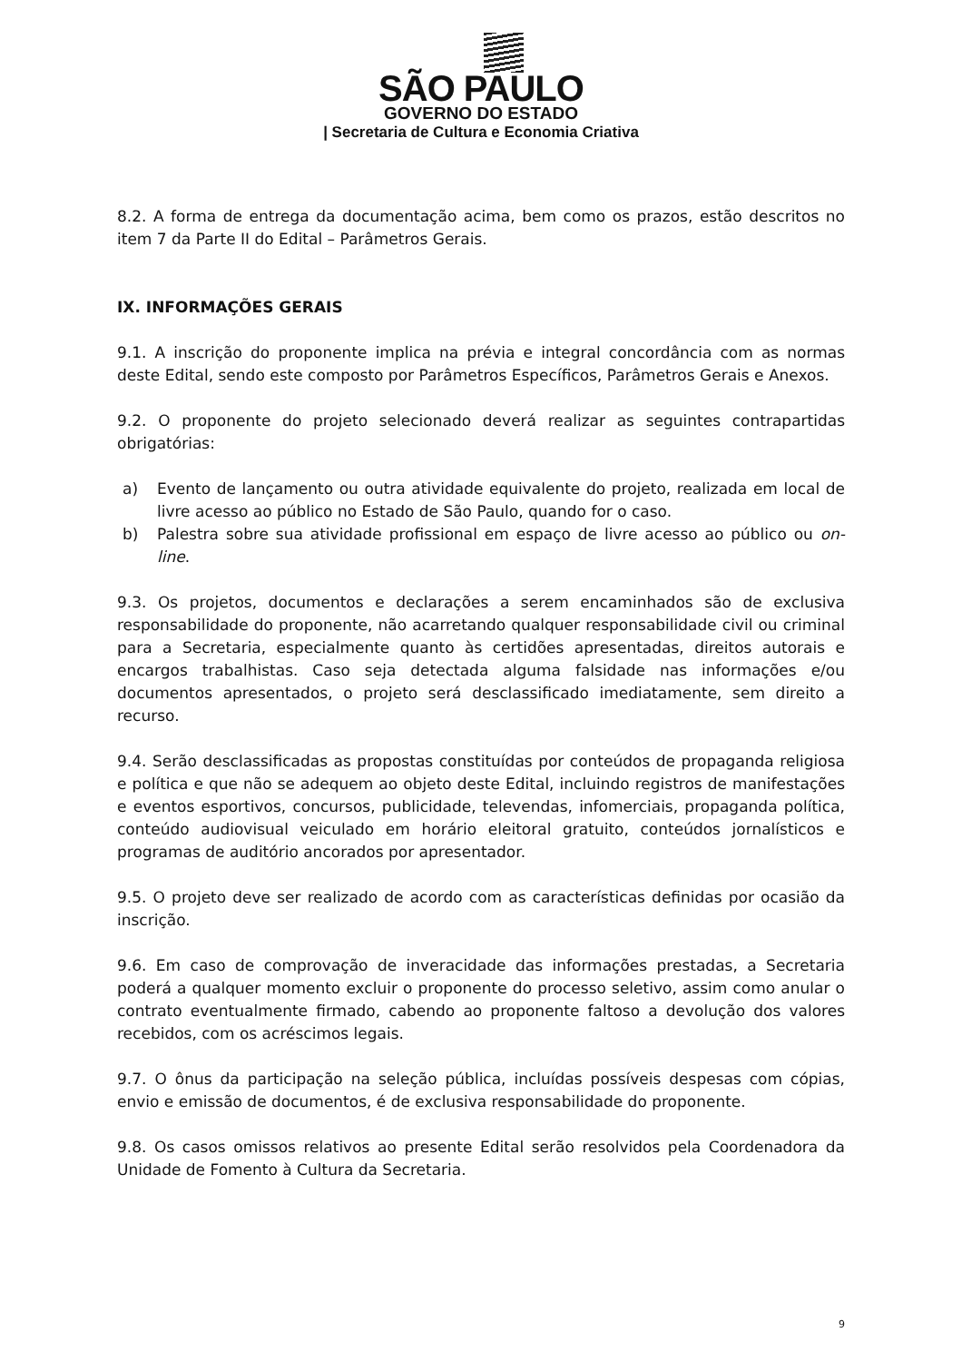SÃO PAULO
GOVERNO DO ESTADO
| Secretaria de Cultura e Economia Criativa
8.2. A forma de entrega da documentação acima, bem como os prazos, estão descritos no item 7 da Parte II do Edital – Parâmetros Gerais.
IX. INFORMAÇÕES GERAIS
9.1. A inscrição do proponente implica na prévia e integral concordância com as normas deste Edital, sendo este composto por Parâmetros Específicos, Parâmetros Gerais e Anexos.
9.2. O proponente do projeto selecionado deverá realizar as seguintes contrapartidas obrigatórias:
a) Evento de lançamento ou outra atividade equivalente do projeto, realizada em local de livre acesso ao público no Estado de São Paulo, quando for o caso.
b) Palestra sobre sua atividade profissional em espaço de livre acesso ao público ou on-line.
9.3. Os projetos, documentos e declarações a serem encaminhados são de exclusiva responsabilidade do proponente, não acarretando qualquer responsabilidade civil ou criminal para a Secretaria, especialmente quanto às certidões apresentadas, direitos autorais e encargos trabalhistas. Caso seja detectada alguma falsidade nas informações e/ou documentos apresentados, o projeto será desclassificado imediatamente, sem direito a recurso.
9.4. Serão desclassificadas as propostas constituídas por conteúdos de propaganda religiosa e política e que não se adequem ao objeto deste Edital, incluindo registros de manifestações e eventos esportivos, concursos, publicidade, televendas, infomerciais, propaganda política, conteúdo audiovisual veiculado em horário eleitoral gratuito, conteúdos jornalísticos e programas de auditório ancorados por apresentador.
9.5. O projeto deve ser realizado de acordo com as características definidas por ocasião da inscrição.
9.6. Em caso de comprovação de inveracidade das informações prestadas, a Secretaria poderá a qualquer momento excluir o proponente do processo seletivo, assim como anular o contrato eventualmente firmado, cabendo ao proponente faltoso a devolução dos valores recebidos, com os acréscimos legais.
9.7. O ônus da participação na seleção pública, incluídas possíveis despesas com cópias, envio e emissão de documentos, é de exclusiva responsabilidade do proponente.
9.8. Os casos omissos relativos ao presente Edital serão resolvidos pela Coordenadora da Unidade de Fomento à Cultura da Secretaria.
9